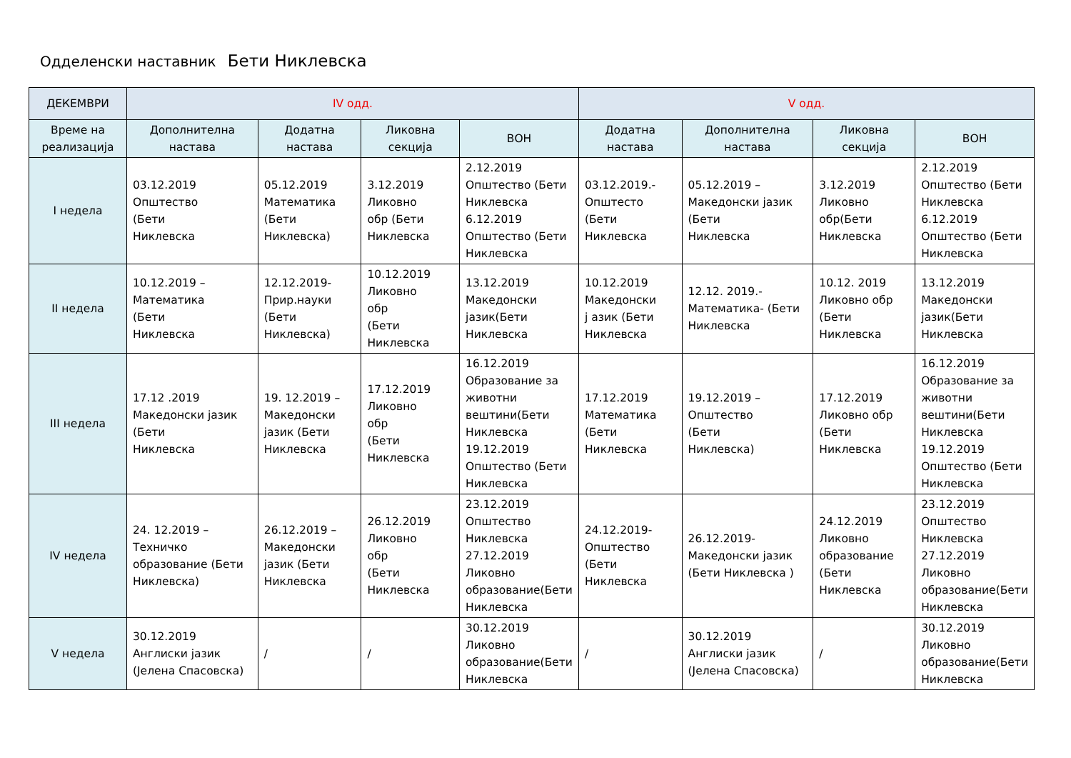Одделенски наставник Бети Никлевска
| ДЕКЕМВРИ | IV одд. | | | | V одд. | | | |
| --- | --- | --- | --- | --- | --- | --- | --- | --- |
| Време на реализација | Дополнителна настава | Додатна настава | Ликовна секција | ВОН | Додатна настава | Дополнителна настава | Ликовна секција | ВОН |
| I недела | 03.12.2019 Општество (Бети Никлевска | 05.12.2019 Математика (Бети Никлевска) | 3.12.2019 Ликовно обр (Бети Никлевска | 2.12.2019 Општество (Бети Никлевска 6.12.2019 Општество (Бети Никлевска | 03.12.2019.- Општесто (Бети Никлевска | 05.12.2019 – Македонски јазик (Бети Никлевска | 3.12.2019 Ликовно обр(Бети Никлевска | 2.12.2019 Општество (Бети Никлевска 6.12.2019 Општество (Бети Никлевска |
| II недела | 10.12.2019 – Математика (Бети Никлевска | 12.12.2019- Прир.науки (Бети Никлевска) | 10.12.2019 Ликовно обр (Бети Никлевска | 13.12.2019 Македонски јазик(Бети Никлевска | 10.12.2019 Македонски ј азик (Бети Никлевска | 12.12. 2019.- Математика- (Бети Никлевска | 10.12. 2019 Ликовно обр (Бети Никлевска | 13.12.2019 Македонски јазик(Бети Никлевска |
| III недела | 17.12 .2019 Македонски јазик (Бети Никлевска | 19. 12.2019 – Македонски јазик (Бети Никлевска | 17.12.2019 Ликовно обр (Бети Никлевска | 16.12.2019 Образование за животни вештини(Бети Никлевска 19.12.2019 Општество (Бети Никлевска | 17.12.2019 Математика (Бети Никлевска | 19.12.2019 – Општество (Бети Никлевска) | 17.12.2019 Ликовно обр (Бети Никлевска | 16.12.2019 Образование за животни вештини(Бети Никлевска 19.12.2019 Општество (Бети Никлевска |
| IV недела | 24. 12.2019 – Техничко образование (Бети Никлевска) | 26.12.2019 – Македонски јазик (Бети Никлевска | 26.12.2019 Ликовно обр (Бети Никлевска | 23.12.2019 Општество Никлевска 27.12.2019 Ликовно образование(Бети Никлевска | 24.12.2019- Општество (Бети Никлевска | 26.12.2019- Македонски јазик (Бети Никлевска ) | 24.12.2019 Ликовно образование (Бети Никлевска | 23.12.2019 Општество Никлевска 27.12.2019 Ликовно образование(Бети Никлевска |
| V недела | 30.12.2019 Англиски јазик (Јелена Спасовска) | / | / | 30.12.2019 Ликовно образование(Бети Никлевска | / | 30.12.2019 Англиски јазик (Јелена Спасовска) | / | 30.12.2019 Ликовно образование(Бети Никлевска |